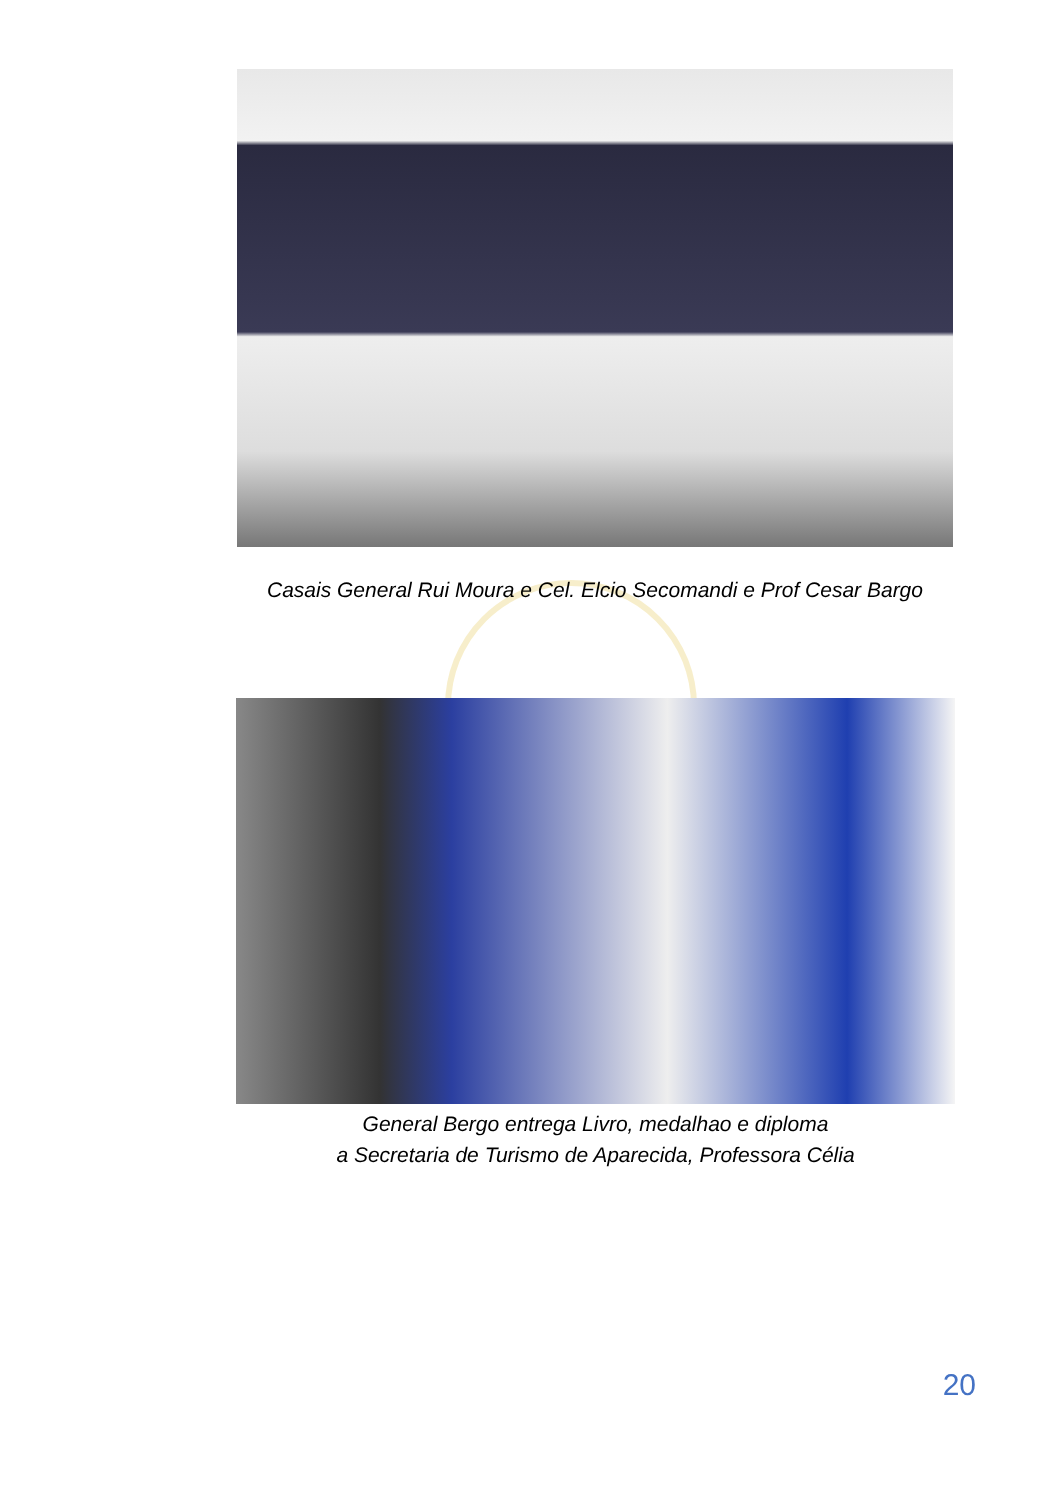Casais General Rui Moura e Cel. Elcio Secomandi e Prof Cesar Bargo
General Bergo entrega Livro, medalhao e diploma
a Secretaria de Turismo de Aparecida, Professora Célia
20